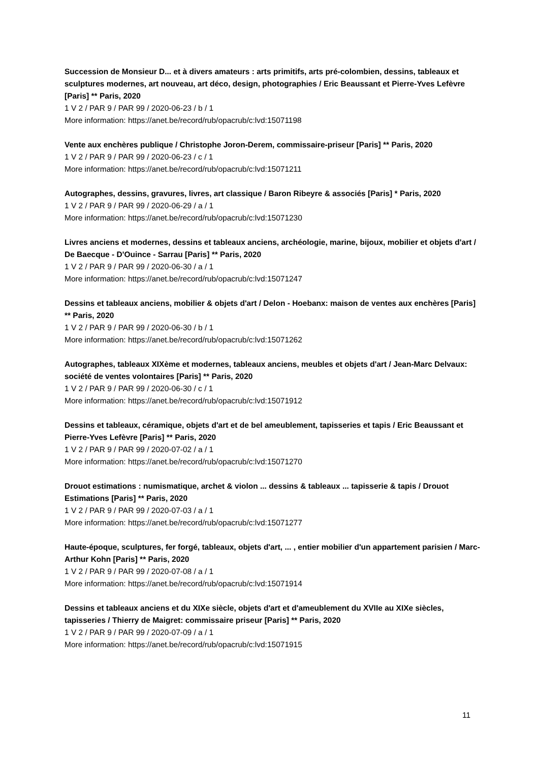Succession de Monsieur D... et à divers amateurs : arts primitifs, arts pré-colombien, dessins, tableaux et sculptures modernes, art nouveau, art déco, design, photographies / Eric Beaussant et Pierre-Yves Lefèvre [Paris] ** Paris, 2020
1 V 2 / PAR 9 / PAR 99 / 2020-06-23 / b / 1
More information: https://anet.be/record/rub/opacrub/c:lvd:15071198
Vente aux enchères publique / Christophe Joron-Derem, commissaire-priseur [Paris] ** Paris, 2020
1 V 2 / PAR 9 / PAR 99 / 2020-06-23 / c / 1
More information: https://anet.be/record/rub/opacrub/c:lvd:15071211
Autographes, dessins, gravures, livres, art classique / Baron Ribeyre & associés [Paris] * Paris, 2020
1 V 2 / PAR 9 / PAR 99 / 2020-06-29 / a / 1
More information: https://anet.be/record/rub/opacrub/c:lvd:15071230
Livres anciens et modernes, dessins et tableaux anciens, archéologie, marine, bijoux, mobilier et objets d'art / De Baecque - D'Ouince - Sarrau [Paris] ** Paris, 2020
1 V 2 / PAR 9 / PAR 99 / 2020-06-30 / a / 1
More information: https://anet.be/record/rub/opacrub/c:lvd:15071247
Dessins et tableaux anciens, mobilier & objets d'art / Delon - Hoebanx: maison de ventes aux enchères [Paris] ** Paris, 2020
1 V 2 / PAR 9 / PAR 99 / 2020-06-30 / b / 1
More information: https://anet.be/record/rub/opacrub/c:lvd:15071262
Autographes, tableaux XIXème et modernes, tableaux anciens, meubles et objets d'art / Jean-Marc Delvaux: société de ventes volontaires [Paris] ** Paris, 2020
1 V 2 / PAR 9 / PAR 99 / 2020-06-30 / c / 1
More information: https://anet.be/record/rub/opacrub/c:lvd:15071912
Dessins et tableaux, céramique, objets d'art et de bel ameublement, tapisseries et tapis / Eric Beaussant et Pierre-Yves Lefèvre [Paris] ** Paris, 2020
1 V 2 / PAR 9 / PAR 99 / 2020-07-02 / a / 1
More information: https://anet.be/record/rub/opacrub/c:lvd:15071270
Drouot estimations : numismatique, archet & violon ... dessins & tableaux ... tapisserie & tapis / Drouot Estimations [Paris] ** Paris, 2020
1 V 2 / PAR 9 / PAR 99 / 2020-07-03 / a / 1
More information: https://anet.be/record/rub/opacrub/c:lvd:15071277
Haute-époque, sculptures, fer forgé, tableaux, objets d'art, ... , entier mobilier d'un appartement parisien / Marc-Arthur Kohn [Paris] ** Paris, 2020
1 V 2 / PAR 9 / PAR 99 / 2020-07-08 / a / 1
More information: https://anet.be/record/rub/opacrub/c:lvd:15071914
Dessins et tableaux anciens et du XIXe siècle, objets d'art et d'ameublement du XVIIe au XIXe siècles, tapisseries / Thierry de Maigret: commissaire priseur [Paris] ** Paris, 2020
1 V 2 / PAR 9 / PAR 99 / 2020-07-09 / a / 1
More information: https://anet.be/record/rub/opacrub/c:lvd:15071915
11